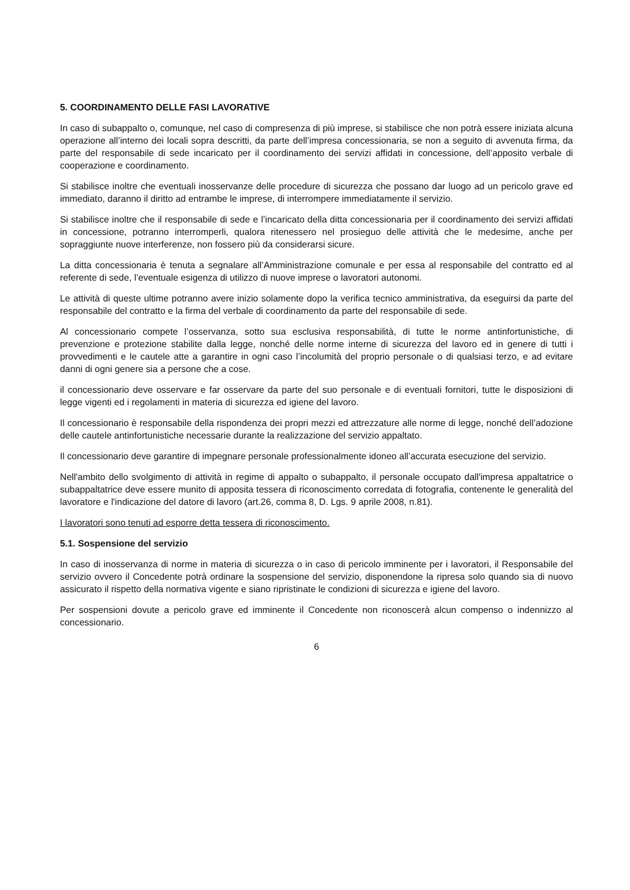5. COORDINAMENTO DELLE FASI LAVORATIVE
In caso di subappalto o, comunque, nel caso di compresenza di più imprese, si stabilisce che non potrà essere iniziata alcuna operazione all’interno dei locali sopra descritti, da parte dell’impresa concessionaria, se non a seguito di avvenuta firma, da parte del responsabile di sede incaricato per il coordinamento dei servizi affidati in concessione, dell’apposito verbale di cooperazione e coordinamento.
Si stabilisce inoltre che eventuali inosservanze delle procedure di sicurezza che possano dar luogo ad un pericolo grave ed immediato, daranno il diritto ad entrambe le imprese, di interrompere immediatamente il servizio.
Si stabilisce inoltre che il responsabile di sede e l’incaricato della ditta concessionaria per il coordinamento dei servizi affidati in concessione, potranno interromperli, qualora ritenessero nel prosieguo delle attività che le medesime, anche per sopraggiunte nuove interferenze, non fossero più da considerarsi sicure.
La ditta concessionaria è tenuta a segnalare all’Amministrazione comunale e per essa al responsabile del contratto ed al referente di sede, l’eventuale esigenza di utilizzo di nuove imprese o lavoratori autonomi.
Le attività di queste ultime potranno avere inizio solamente dopo la verifica tecnico amministrativa, da eseguirsi da parte del responsabile del contratto e la firma del verbale di coordinamento da parte del responsabile di sede.
Al concessionario compete l’osservanza, sotto sua esclusiva responsabilità, di tutte le norme antinfortunistiche, di prevenzione e protezione stabilite dalla legge, nonché delle norme interne di sicurezza del lavoro ed in genere di tutti i provvedimenti e le cautele atte a garantire in ogni caso l’incolumità del proprio personale o di qualsiasi terzo, e ad evitare danni di ogni genere sia a persone che a cose.
il concessionario deve osservare e far osservare da parte del suo personale e di eventuali fornitori, tutte le disposizioni di legge vigenti ed i regolamenti in materia di sicurezza ed igiene del lavoro.
Il concessionario è responsabile della rispondenza dei propri mezzi ed attrezzature alle norme di legge, nonché dell’adozione delle cautele antinfortunistiche necessarie durante la realizzazione del servizio appaltato.
Il concessionario deve garantire di impegnare personale professionalmente idoneo all’accurata esecuzione del servizio.
Nell'ambito dello svolgimento di attività in regime di appalto o subappalto, il personale occupato dall'impresa appaltatrice o subappaltatrice deve essere munito di apposita tessera di riconoscimento corredata di fotografia, contenente le generalità del lavoratore e l'indicazione del datore di lavoro (art.26, comma 8, D. Lgs. 9 aprile 2008, n.81).
I lavoratori sono tenuti ad esporre detta tessera di riconoscimento.
5.1. Sospensione del servizio
In caso di inosservanza di norme in materia di sicurezza o in caso di pericolo imminente per i lavoratori, il Responsabile del servizio ovvero il Concedente potrà ordinare la sospensione del servizio, disponendone la ripresa solo quando sia di nuovo assicurato il rispetto della normativa vigente e siano ripristinate le condizioni di sicurezza e igiene del lavoro.
Per sospensioni dovute a pericolo grave ed imminente il Concedente non riconoscerà alcun compenso o indennizzo al concessionario.
6